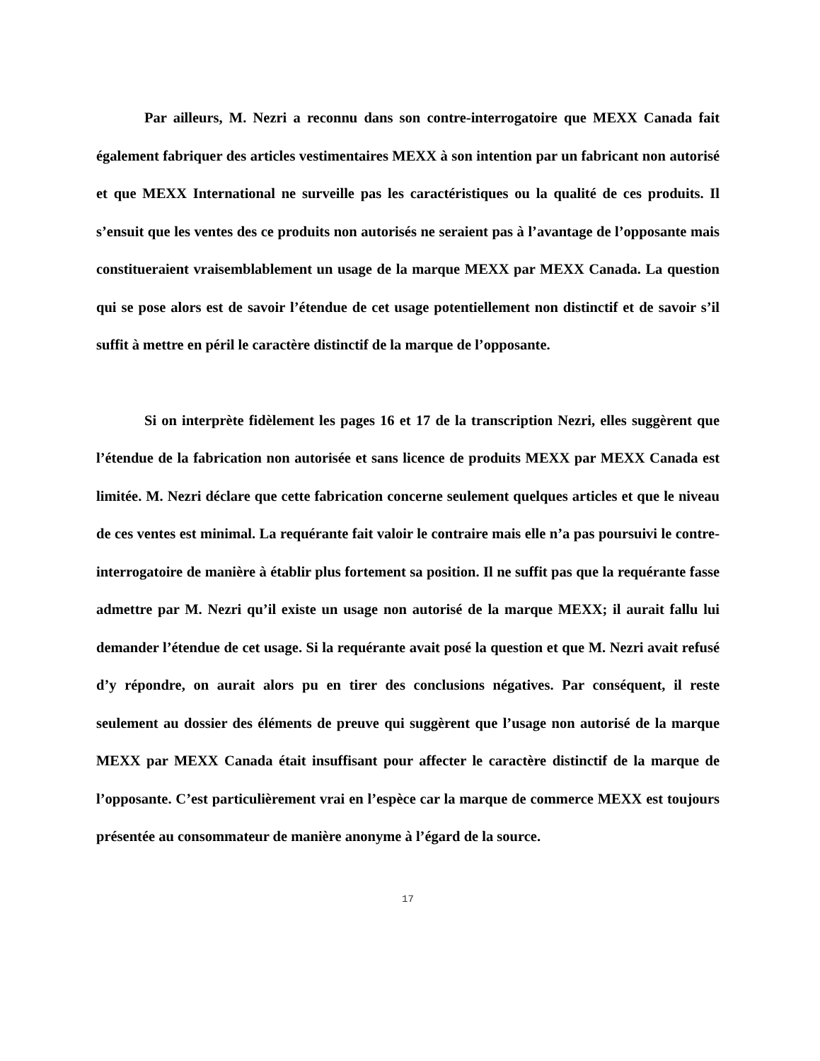Par ailleurs, M. Nezri a reconnu dans son contre-interrogatoire que MEXX Canada fait également fabriquer des articles vestimentaires MEXX à son intention par un fabricant non autorisé et que MEXX International ne surveille pas les caractéristiques ou la qualité de ces produits. Il s’ensuit que les ventes des ce produits non autorisés ne seraient pas à l’avantage de l’opposante mais constitueraient vraisemblablement un usage de la marque MEXX par MEXX Canada. La question qui se pose alors est de savoir l’étendue de cet usage potentiellement non distinctif et de savoir s’il suffit à mettre en péril le caractère distinctif de la marque de l’opposante.
Si on interprète fidèlement les pages 16 et 17 de la transcription Nezri, elles suggèrent que l’étendue de la fabrication non autorisée et sans licence de produits MEXX par MEXX Canada est limitée. M. Nezri déclare que cette fabrication concerne seulement quelques articles et que le niveau de ces ventes est minimal. La requérante fait valoir le contraire mais elle n’a pas poursuivi le contre-interrogatoire de manière à établir plus fortement sa position. Il ne suffit pas que la requérante fasse admettre par M. Nezri qu’il existe un usage non autorisé de la marque MEXX; il aurait fallu lui demander l’étendue de cet usage. Si la requérante avait posé la question et que M. Nezri avait refusé d’y répondre, on aurait alors pu en tirer des conclusions négatives. Par conséquent, il reste seulement au dossier des éléments de preuve qui suggèrent que l’usage non autorisé de la marque MEXX par MEXX Canada était insuffisant pour affecter le caractère distinctif de la marque de l’opposante. C’est particulièrement vrai en l’espèce car la marque de commerce MEXX est toujours présentée au consommateur de manière anonyme à l’égard de la source.
17